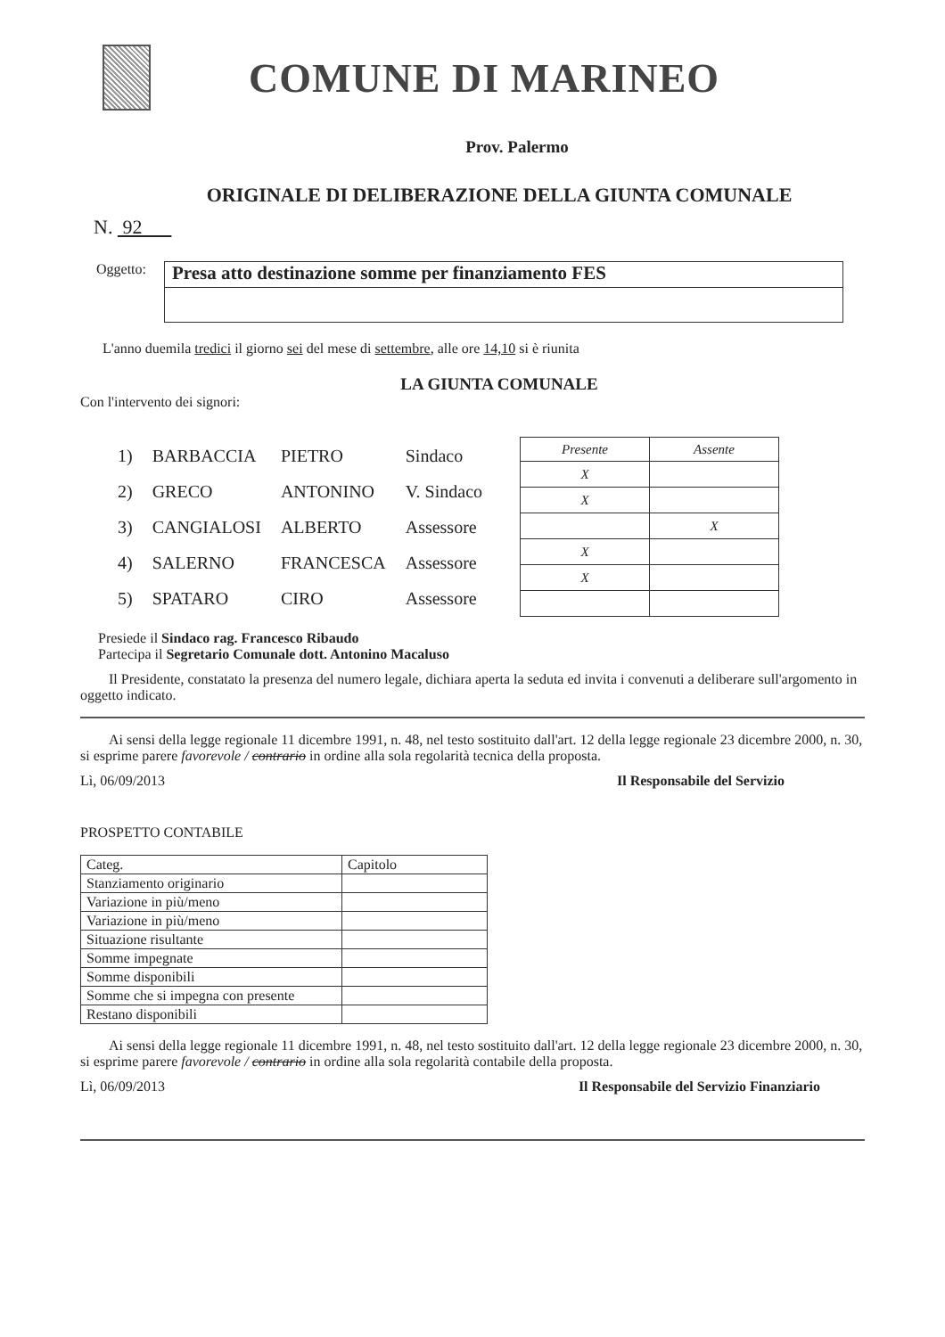COMUNE DI MARINEO
Prov. Palermo
ORIGINALE DI DELIBERAZIONE DELLA GIUNTA COMUNALE
N. 92
Oggetto:
Presa atto destinazione somme per finanziamento FES
L'anno duemila tredici il giorno sei del mese di settembre, alle ore 14,10 si è riunita
LA GIUNTA COMUNALE
Con l'intervento dei signori:
| 1) | BARBACCIA | PIETRO | Sindaco |
| 2) | GRECO | ANTONINO | V. Sindaco |
| 3) | CANGIALOSI | ALBERTO | Assessore |
| 4) | SALERNO | FRANCESCA | Assessore |
| 5) | SPATARO | CIRO | Assessore |
| Presente | Assente |
| --- | --- |
| X | |
| X | |
| | X |
| X | |
| X | |
Presiede il Sindaco rag. Francesco Ribaudo
Partecipa il Segretario Comunale dott. Antonino Macaluso
Il Presidente, constatato la presenza del numero legale, dichiara aperta la seduta ed invita i convenuti a deliberare sull'argomento in oggetto indicato.
Ai sensi della legge regionale 11 dicembre 1991, n. 48, nel testo sostituito dall'art. 12 della legge regionale 23 dicembre 2000, n. 30, si esprime parere favorevole / contrario in ordine alla sola regolarità tecnica della proposta.
Lì, 06/09/2013 Il Responsabile del Servizio
PROSPETTO CONTABILE
| Categ. | Capitolo |
| Stanziamento originario | |
| Variazione in più/meno | |
| Variazione in più/meno | |
| Situazione risultante | |
| Somme impegnate | |
| Somme disponibili | |
| Somme che si impegna con presente | |
| Restano disponibili | |
Ai sensi della legge regionale 11 dicembre 1991, n. 48, nel testo sostituito dall'art. 12 della legge regionale 23 dicembre 2000, n. 30, si esprime parere favorevole / contrario in ordine alla sola regolarità contabile della proposta.
Lì, 06/09/2013 Il Responsabile del Servizio Finanziario